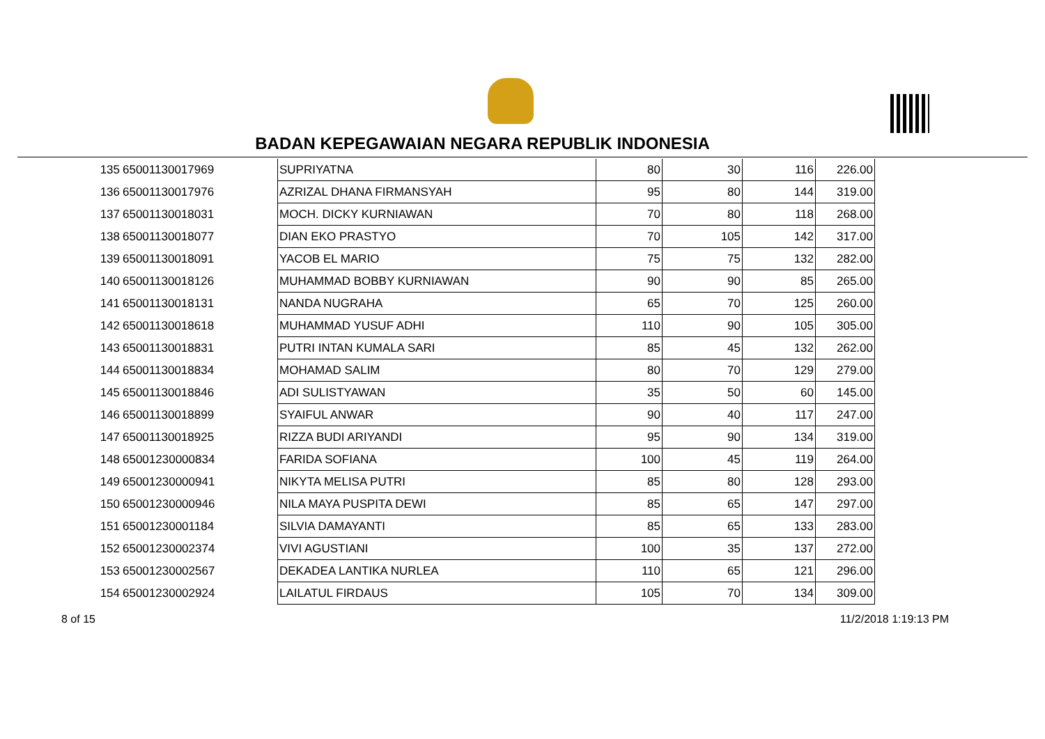BADAN KEPEGAWAIAN NEGARA REPUBLIK INDONESIA
| 135 | 65001130017969 | SUPRIYATNA | 80 | 30 | 116 | 226.00 |
| 136 | 65001130017976 | AZRIZAL DHANA FIRMANSYAH | 95 | 80 | 144 | 319.00 |
| 137 | 65001130018031 | MOCH. DICKY KURNIAWAN | 70 | 80 | 118 | 268.00 |
| 138 | 65001130018077 | DIAN EKO PRASTYO | 70 | 105 | 142 | 317.00 |
| 139 | 65001130018091 | YACOB EL MARIO | 75 | 75 | 132 | 282.00 |
| 140 | 65001130018126 | MUHAMMAD BOBBY KURNIAWAN | 90 | 90 | 85 | 265.00 |
| 141 | 65001130018131 | NANDA NUGRAHA | 65 | 70 | 125 | 260.00 |
| 142 | 65001130018618 | MUHAMMAD YUSUF ADHI | 110 | 90 | 105 | 305.00 |
| 143 | 65001130018831 | PUTRI INTAN KUMALA SARI | 85 | 45 | 132 | 262.00 |
| 144 | 65001130018834 | MOHAMAD SALIM | 80 | 70 | 129 | 279.00 |
| 145 | 65001130018846 | ADI SULISTYAWAN | 35 | 50 | 60 | 145.00 |
| 146 | 65001130018899 | SYAIFUL ANWAR | 90 | 40 | 117 | 247.00 |
| 147 | 65001130018925 | RIZZA BUDI ARIYANDI | 95 | 90 | 134 | 319.00 |
| 148 | 65001230000834 | FARIDA SOFIANA | 100 | 45 | 119 | 264.00 |
| 149 | 65001230000941 | NIKYTA MELISA PUTRI | 85 | 80 | 128 | 293.00 |
| 150 | 65001230000946 | NILA MAYA PUSPITA DEWI | 85 | 65 | 147 | 297.00 |
| 151 | 65001230001184 | SILVIA DAMAYANTI | 85 | 65 | 133 | 283.00 |
| 152 | 65001230002374 | VIVI AGUSTIANI | 100 | 35 | 137 | 272.00 |
| 153 | 65001230002567 | DEKADEA LANTIKA NURLEA | 110 | 65 | 121 | 296.00 |
| 154 | 65001230002924 | LAILATUL FIRDAUS | 105 | 70 | 134 | 309.00 |
8 of 15 11/2/2018 1:19:13 PM